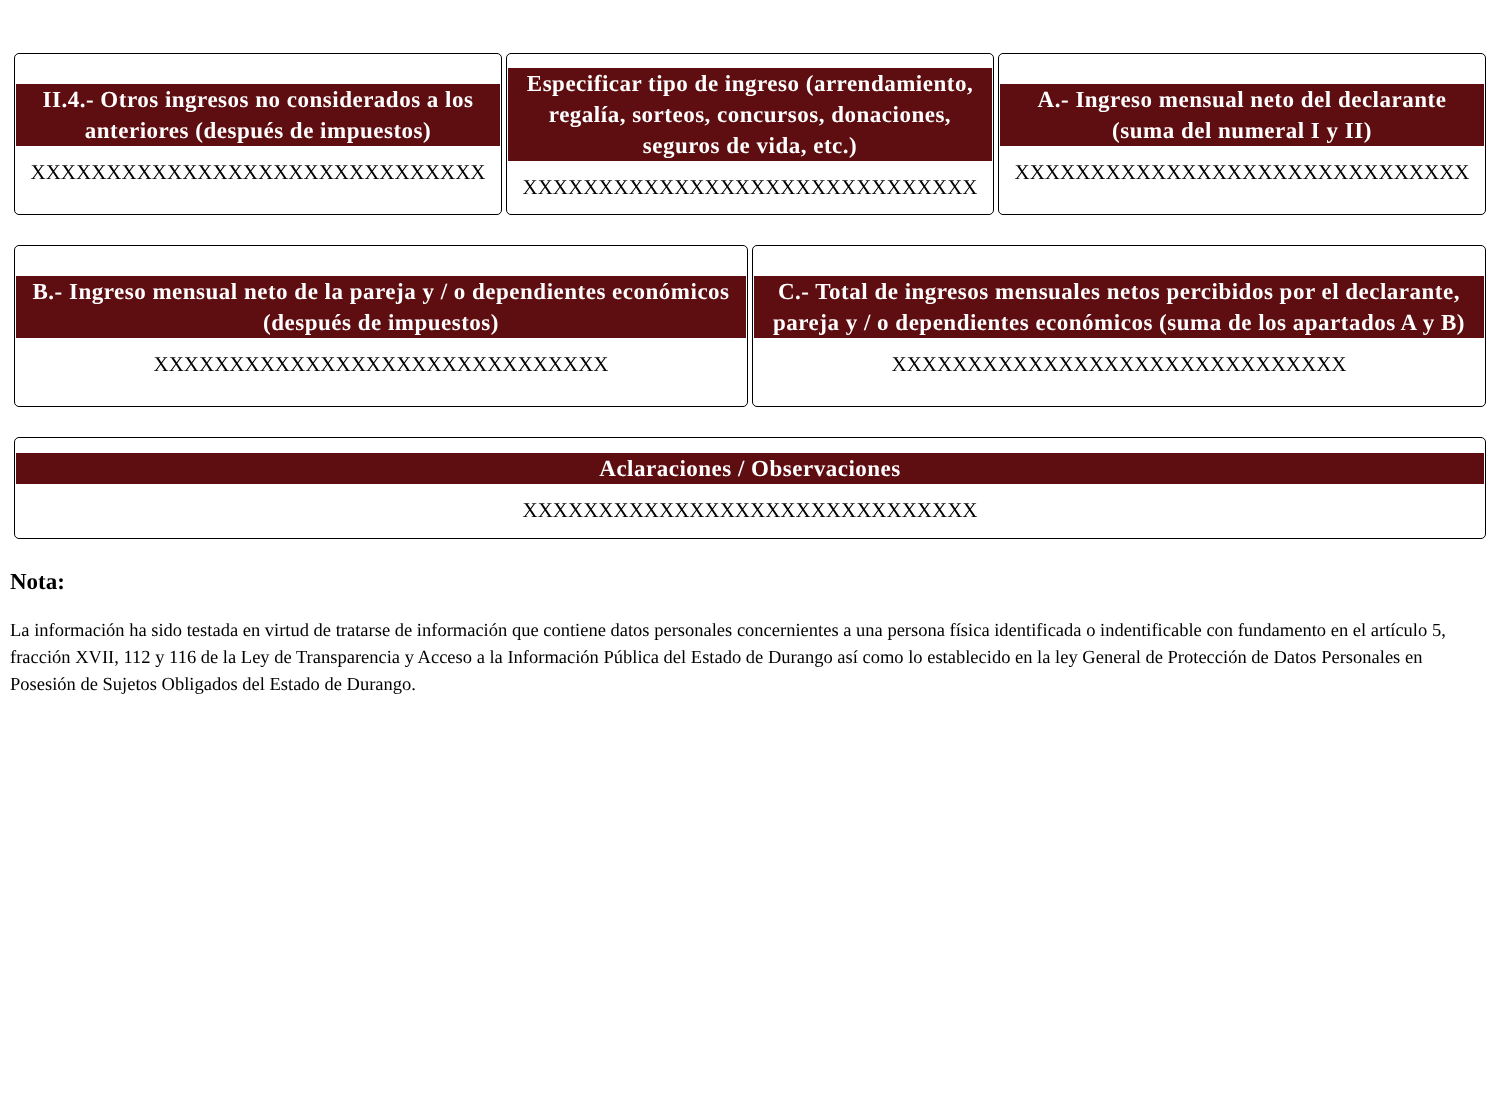II.4.- Otros ingresos no considerados a los anteriores (después de impuestos)
XXXXXXXXXXXXXXXXXXXXXXXXXXXXXX
Especificar tipo de ingreso (arrendamiento, regalía, sorteos, concursos, donaciones, seguros de vida, etc.)
XXXXXXXXXXXXXXXXXXXXXXXXXXXXXX
A.- Ingreso mensual neto del declarante (suma del numeral I y II)
XXXXXXXXXXXXXXXXXXXXXXXXXXXXXX
B.- Ingreso mensual neto de la pareja y / o dependientes económicos (después de impuestos)
XXXXXXXXXXXXXXXXXXXXXXXXXXXXXX
C.- Total de ingresos mensuales netos percibidos por el declarante, pareja y / o dependientes económicos (suma de los apartados A y B)
XXXXXXXXXXXXXXXXXXXXXXXXXXXXXX
Aclaraciones / Observaciones
XXXXXXXXXXXXXXXXXXXXXXXXXXXXXX
Nota:
La información ha sido testada en virtud de tratarse de información que contiene datos personales concernientes a una persona física identificada o indentificable con fundamento en el artículo 5, fracción XVII, 112 y 116 de la Ley de Transparencia y Acceso a la Información Pública del Estado de Durango así como lo establecido en la ley General de Protección de Datos Personales en Posesión de Sujetos Obligados del Estado de Durango.